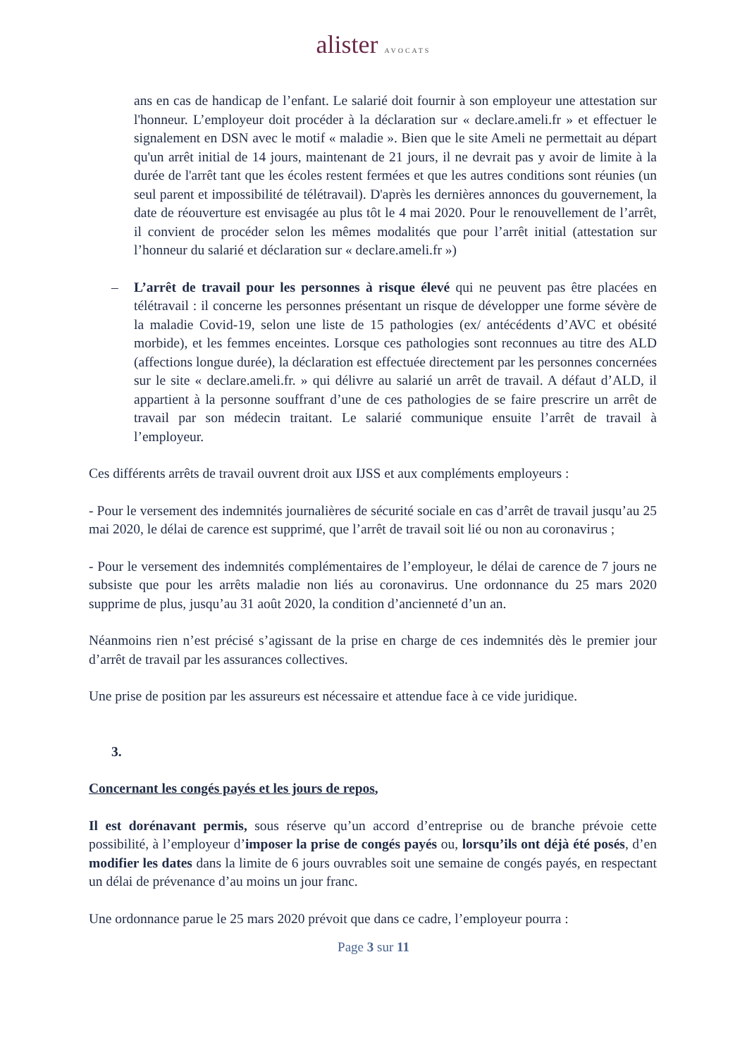alister AVOCATS
ans en cas de handicap de l’enfant. Le salarié doit fournir à son employeur une attestation sur l'honneur. L’employeur doit procéder à la déclaration sur « declare.ameli.fr » et effectuer le signalement en DSN avec le motif « maladie ». Bien que le site Ameli ne permettait au départ qu'un arrêt initial de 14 jours, maintenant de 21 jours, il ne devrait pas y avoir de limite à la durée de l'arrêt tant que les écoles restent fermées et que les autres conditions sont réunies (un seul parent et impossibilité de télétravail). D'après les dernières annonces du gouvernement, la date de réouverture est envisagée au plus tôt le 4 mai 2020. Pour le renouvellement de l’arrêt, il convient de procéder selon les mêmes modalités que pour l’arrêt initial (attestation sur l’honneur du salarié et déclaration sur « declare.ameli.fr »)
– L’arrêt de travail pour les personnes à risque élevé qui ne peuvent pas être placées en télétravail : il concerne les personnes présentant un risque de développer une forme sévère de la maladie Covid-19, selon une liste de 15 pathologies (ex/ antécédents d’AVC et obésité morbide), et les femmes enceintes. Lorsque ces pathologies sont reconnues au titre des ALD (affections longue durée), la déclaration est effectuée directement par les personnes concernées sur le site « declare.ameli.fr. » qui délivre au salarié un arrêt de travail. A défaut d’ALD, il appartient à la personne souffrant d’une de ces pathologies de se faire prescrire un arrêt de travail par son médecin traitant. Le salarié communique ensuite l’arrêt de travail à l’employeur.
Ces différents arrêts de travail ouvrent droit aux IJSS et aux compléments employeurs :
- Pour le versement des indemnités journalières de sécurité sociale en cas d’arrêt de travail jusqu’au 25 mai 2020, le délai de carence est supprimé, que l’arrêt de travail soit lié ou non au coronavirus ;
- Pour le versement des indemnités complémentaires de l’employeur, le délai de carence de 7 jours ne subsiste que pour les arrêts maladie non liés au coronavirus. Une ordonnance du 25 mars 2020 supprime de plus, jusqu’au 31 août 2020, la condition d’ancienneté d’un an.
Néanmoins rien n’est précisé s’agissant de la prise en charge de ces indemnités dès le premier jour d’arrêt de travail par les assurances collectives.
Une prise de position par les assureurs est nécessaire et attendue face à ce vide juridique.
3.
Concernant les congés payés et les jours de repos,
Il est dorénavant permis, sous réserve qu’un accord d’entreprise ou de branche prévoie cette possibilité, à l’employeur d’imposer la prise de congés payés ou, lorsqu’ils ont déjà été posés, d’en modifier les dates dans la limite de 6 jours ouvrables soit une semaine de congés payés, en respectant un délai de prévenance d’au moins un jour franc.
Une ordonnance parue le 25 mars 2020 prévoit que dans ce cadre, l’employeur pourra :
Page 3 sur 11